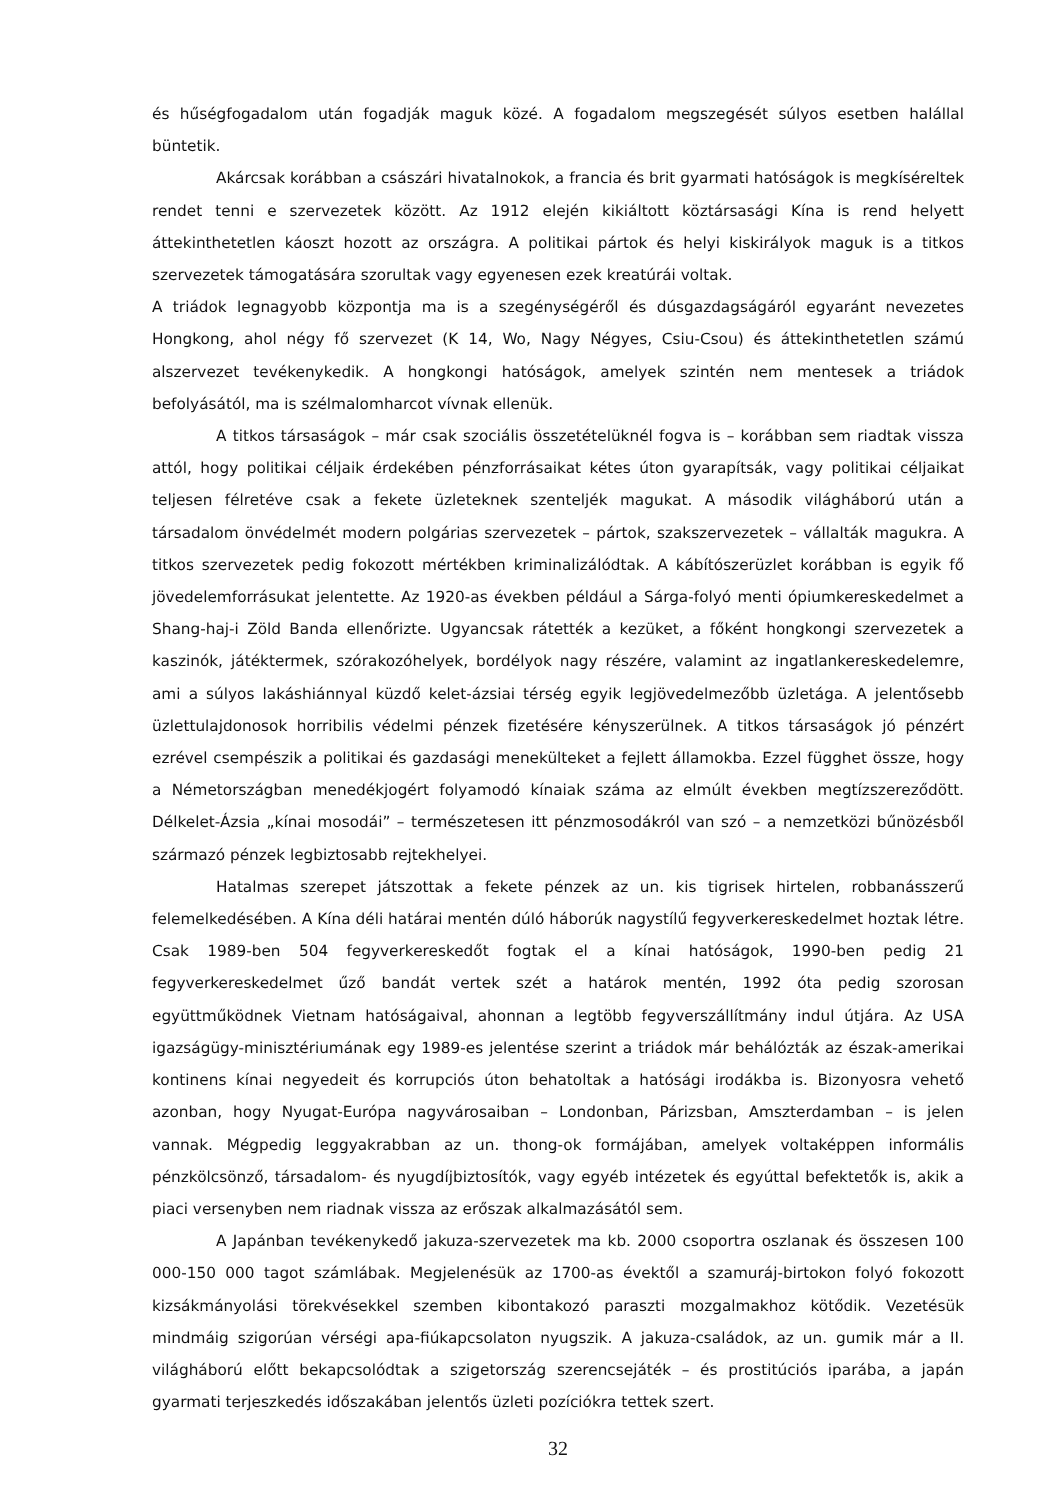és hűségfogadalom után fogadják maguk közé. A fogadalom megszegését súlyos esetben halállal büntetik.
Akárcsak korábban a császári hivatalnokok, a francia és brit gyarmati hatóságok is megkíséreltek rendet tenni e szervezetek között. Az 1912 elején kikiáltott köztársasági Kína is rend helyett áttekinthetetlen káoszt hozott az országra. A politikai pártok és helyi kiskirályok maguk is a titkos szervezetek támogatására szorultak vagy egyenesen ezek kreatúrái voltak.
A triádok legnagyobb központja ma is a szegénységéről és dúsgazdagságáról egyaránt nevezetes Hongkong, ahol négy fő szervezet (K 14, Wo, Nagy Négyes, Csiu-Csou) és áttekinthetetlen számú alszervezet tevékenykedik. A hongkongi hatóságok, amelyek szintén nem mentesek a triádok befolyásától, ma is szélmalomharcot vívnak ellenük.
A titkos társaságok – már csak szociális összetételüknél fogva is – korábban sem riadtak vissza attól, hogy politikai céljaik érdekében pénzforrásaikat kétes úton gyarapítsák, vagy politikai céljaikat teljesen félretéve csak a fekete üzleteknek szenteljék magukat. A második világháború után a társadalom önvédelmét modern polgárias szervezetek – pártok, szakszervezetek – vállalták magukra. A titkos szervezetek pedig fokozott mértékben kriminalizálódtak. A kábítószerüzlet korábban is egyik fő jövedelemforrásukat jelentette. Az 1920-as években például a Sárga-folyó menti ópiumkereskedelmet a Shang-haj-i Zöld Banda ellenőrizte. Ugyancsak rátették a kezüket, a főként hongkongi szervezetek a kaszinók, játéktermek, szórakozóhelyek, bordélyok nagy részére, valamint az ingatlankereskedelemre, ami a súlyos lakáshiánnyal küzdő kelet-ázsiai térség egyik legjövedelmezőbb üzletága. A jelentősebb üzlettulajdonosok horribilis védelmi pénzek fizetésére kényszerülnek. A titkos társaságok jó pénzért ezrével csempészik a politikai és gazdasági menekülteket a fejlett államokba. Ezzel függhet össze, hogy a Németországban menedékjogért folyamodó kínaiak száma az elmúlt években megtízszereződött. Délkelet-Ázsia „kínai mosodái” – természetesen itt pénzmosodákról van szó – a nemzetközi bűnözésből származó pénzek legbiztosabb rejtekhelyei.
Hatalmas szerepet játszottak a fekete pénzek az un. kis tigrisek hirtelen, robbanásszerű felemelkedésében. A Kína déli határai mentén dúló háborúk nagystílű fegyverkereskedelmet hoztak létre. Csak 1989-ben 504 fegyverkereskedőt fogtak el a kínai hatóságok, 1990-ben pedig 21 fegyverkereskedelmet űző bandát vertek szét a határok mentén, 1992 óta pedig szorosan együttműködnek Vietnam hatóságaival, ahonnan a legtöbb fegyverszállítmány indul útjára. Az USA igazságügy-minisztériumának egy 1989-es jelentése szerint a triádok már behálózták az észak-amerikai kontinens kínai negyedeit és korrupciós úton behatoltak a hatósági irodákba is. Bizonyosra vehető azonban, hogy Nyugat-Európa nagyvárosaiban – Londonban, Párizsban, Amszterdamban – is jelen vannak. Mégpedig leggyakrabban az un. thong-ok formájában, amelyek voltaképpen informális pénzkölcsönző, társadalom- és nyugdíjbiztosítók, vagy egyéb intézetek és egyúttal befektetők is, akik a piaci versenyben nem riadnak vissza az erőszak alkalmazásától sem.
A Japánban tevékenykedő jakuza-szervezetek ma kb. 2000 csoportra oszlanak és összesen 100 000-150 000 tagot számlábak. Megjelenésük az 1700-as évektől a szamuráj-birtokon folyó fokozott kizsákmányolási törekvésekkel szemben kibontakozó paraszti mozgalmakhoz kötődik. Vezetésük mindmáig szigorúan vérségi apa-fiúkapcsolaton nyugszik. A jakuza-családok, az un. gumik már a II. világháború előtt bekapcsolódtak a szigetország szerencsejáték – és prostitúciós iparába, a japán gyarmati terjeszkedés időszakában jelentős üzleti pozíciókra tettek szert.
32